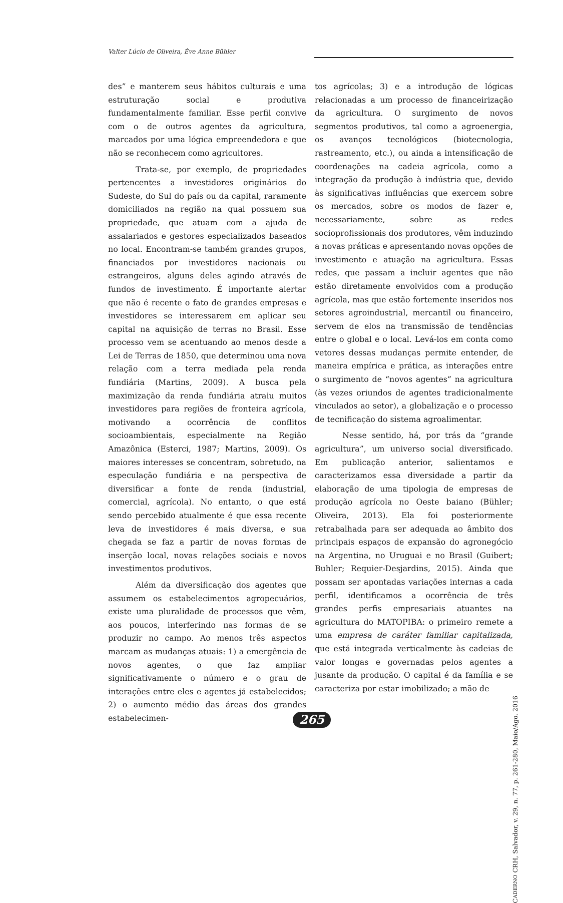Valter Lúcio de Oliveira, Ève Anne Bühler
des” e manterem seus hábitos culturais e uma estruturação social e produtiva fundamentalmente familiar. Esse perfil convive com o de outros agentes da agricultura, marcados por uma lógica empreendedora e que não se reconhecem como agricultores.
Trata-se, por exemplo, de propriedades pertencentes a investidores originários do Sudeste, do Sul do país ou da capital, raramente domiciliados na região na qual possuem sua propriedade, que atuam com a ajuda de assalariados e gestores especializados baseados no local. Encontram-se também grandes grupos, financiados por investidores nacionais ou estrangeiros, alguns deles agindo através de fundos de investimento. É importante alertar que não é recente o fato de grandes empresas e investidores se interessarem em aplicar seu capital na aquisição de terras no Brasil. Esse processo vem se acentuando ao menos desde a Lei de Terras de 1850, que determinou uma nova relação com a terra mediada pela renda fundiária (Martins, 2009). A busca pela maximização da renda fundiária atraiu muitos investidores para regiões de fronteira agrícola, motivando a ocorrência de conflitos socioambientais, especialmente na Região Amazônica (Esterci, 1987; Martins, 2009). Os maiores interesses se concentram, sobretudo, na especulação fundiária e na perspectiva de diversificar a fonte de renda (industrial, comercial, agrícola). No entanto, o que está sendo percebido atualmente é que essa recente leva de investidores é mais diversa, e sua chegada se faz a partir de novas formas de inserção local, novas relações sociais e novos investimentos produtivos.
Além da diversificação dos agentes que assumem os estabelecimentos agropecuários, existe uma pluralidade de processos que vêm, aos poucos, interferindo nas formas de se produzir no campo. Ao menos três aspectos marcam as mudanças atuais: 1) a emergência de novos agentes, o que faz ampliar significativamente o número e o grau de interações entre eles e agentes já estabelecidos; 2) o aumento médio das áreas dos grandes estabelecimen-
tos agrícolas; 3) e a introdução de lógicas relacionadas a um processo de financeirização da agricultura. O surgimento de novos segmentos produtivos, tal como a agroenergia, os avanços tecnológicos (biotecnologia, rastreamento, etc.), ou ainda a intensificação de coordenações na cadeia agrícola, como a integração da produção à indústria que, devido às significativas influências que exercem sobre os mercados, sobre os modos de fazer e, necessariamente, sobre as redes socioprofissionais dos produtores, vêm induzindo a novas práticas e apresentando novas opções de investimento e atuação na agricultura. Essas redes, que passam a incluir agentes que não estão diretamente envolvidos com a produção agrícola, mas que estão fortemente inseridos nos setores agroindustrial, mercantil ou financeiro, servem de elos na transmissão de tendências entre o global e o local. Levá-los em conta como vetores dessas mudanças permite entender, de maneira empírica e prática, as interações entre o surgimento de “novos agentes” na agricultura (às vezes oriundos de agentes tradicionalmente vinculados ao setor), a globalização e o processo de tecnificação do sistema agroalimentar.
Nesse sentido, há, por trás da “grande agricultura”, um universo social diversificado. Em publicação anterior, salientamos e caracterizamos essa diversidade a partir da elaboração de uma tipologia de empresas de produção agrícola no Oeste baiano (Bühler; Oliveira, 2013). Ela foi posteriormente retrabalhada para ser adequada ao âmbito dos principais espaços de expansão do agronegócio na Argentina, no Uruguai e no Brasil (Guibert; Buhler; Requier-Desjardins, 2015). Ainda que possam ser apontadas variações internas a cada perfil, identificamos a ocorrência de três grandes perfis empresariais atuantes na agricultura do MATOPIBA: o primeiro remete a uma empresa de caráter familiar capitalizada, que está integrada verticalmente às cadeias de valor longas e governadas pelos agentes a jusante da produção. O capital é da família e se caracteriza por estar imobilizado; a mão de
CADERNO CRH, Salvador, v. 29, n. 77, p. 261-280, Maio/Ago. 2016
265